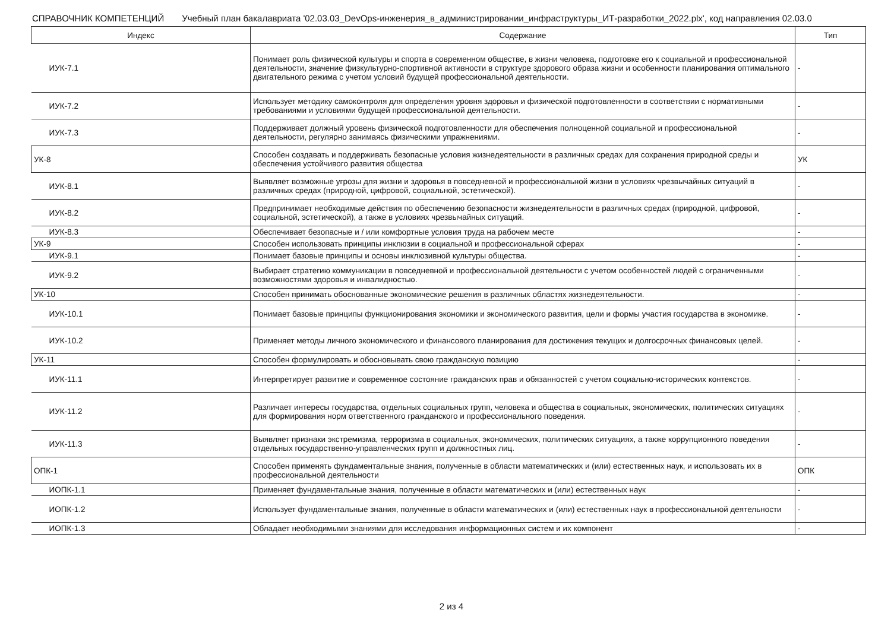СПРАВОЧНИК КОМПЕТЕНЦИЙ Учебный план бакалавриата '02.03.03_DevOps-инженерия_в_администрировании_инфраструктуры_ИТ-разработки_2022.plx', код направления 02.03.0
| Индекс | Содержание | Тип |
| --- | --- | --- |
| ИУК-7.1 | Понимает роль физической культуры и спорта в современном обществе, в жизни человека, подготовке его к социальной и профессиональной деятельности, значение физкультурно-спортивной активности в структуре здорового образа жизни и особенности планирования оптимального двигательного режима с учетом условий будущей профессиональной деятельности. | - |
| ИУК-7.2 | Использует методику самоконтроля для определения уровня здоровья и физической подготовленности в соответствии с нормативными требованиями и условиями будущей профессиональной деятельности. | - |
| ИУК-7.3 | Поддерживает должный уровень физической подготовленности для обеспечения полноценной социальной и профессиональной деятельности, регулярно занимаясь физическими упражнениями. | - |
| УК-8 | Способен создавать и поддерживать безопасные условия жизнедеятельности в различных средах для сохранения природной среды и обеспечения устойчивого развития общества | УК |
| ИУК-8.1 | Выявляет возможные угрозы для жизни и здоровья в повседневной и профессиональной жизни в условиях чрезвычайных ситуаций в различных средах (природной, цифровой, социальной, эстетической). | - |
| ИУК-8.2 | Предпринимает необходимые действия по обеспечению безопасности жизнедеятельности в различных средах (природной, цифровой, социальной, эстетической), а также в условиях чрезвычайных ситуаций. | - |
| ИУК-8.3 | Обеспечивает безопасные и / или комфортные условия труда на рабочем месте | - |
| УК-9 | Способен использовать принципы инклюзии в социальной и профессиональной сферах | - |
| ИУК-9.1 | Понимает базовые принципы и основы инклюзивной культуры общества. | - |
| ИУК-9.2 | Выбирает стратегию коммуникации в повседневной и профессиональной деятельности с учетом особенностей людей с ограниченными возможностями здоровья и инвалидностью. | - |
| УК-10 | Способен принимать обоснованные экономические решения в различных областях жизнедеятельности. | - |
| ИУК-10.1 | Понимает базовые принципы функционирования экономики и экономического развития, цели и формы участия государства в экономике. | - |
| ИУК-10.2 | Применяет методы личного экономического и финансового планирования для достижения текущих и долгосрочных финансовых целей. | - |
| УК-11 | Способен формулировать и обосновывать свою гражданскую позицию | - |
| ИУК-11.1 | Интерпретирует развитие и современное состояние гражданских прав и обязанностей с учетом социально-исторических контекстов. | - |
| ИУК-11.2 | Различает интересы государства, отдельных социальных групп, человека и общества в социальных, экономических, политических ситуациях для формирования норм ответственного гражданского и профессионального поведения. | - |
| ИУК-11.3 | Выявляет признаки экстремизма, терроризма в социальных, экономических, политических ситуациях, а также коррупционного поведения отдельных государственно-управленческих групп и должностных лиц. | - |
| ОПК-1 | Способен применять фундаментальные знания, полученные в области математических и (или) естественных наук, и использовать их в профессиональной деятельности | ОПК |
| ИОПК-1.1 | Применяет фундаментальные знания, полученные в области математических и (или) естественных наук | - |
| ИОПК-1.2 | Использует фундаментальные знания, полученные в области математических и (или) естественных наук в профессиональной деятельности | - |
| ИОПК-1.3 | Обладает необходимыми знаниями для исследования информационных систем и их компонент | - |
2 из 4